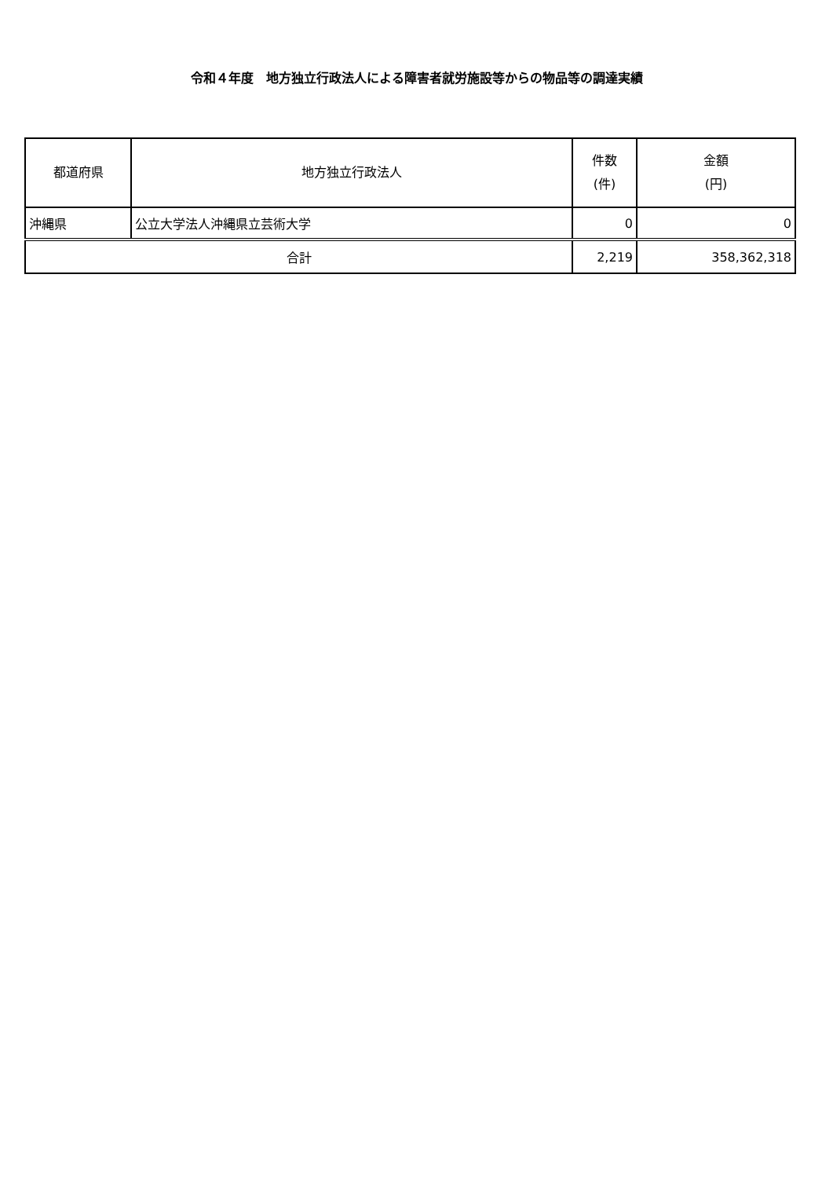令和４年度　地方独立行政法人による障害者就労施設等からの物品等の調達実績
| 都道府県 | 地方独立行政法人 | 件数 (件) | 金額 (円) |
| --- | --- | --- | --- |
| 沖縄県 | 公立大学法人沖縄県立芸術大学 | 0 | 0 |
| 合計 | | 2,219 | 358,362,318 |